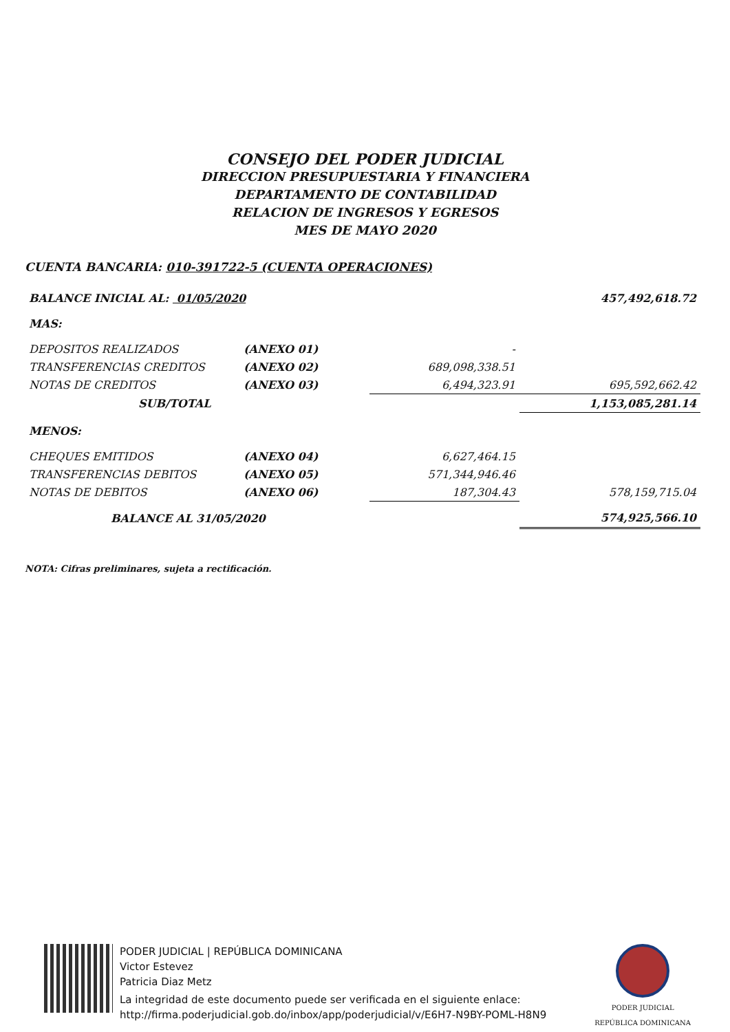CONSEJO DEL PODER JUDICIAL
DIRECCION PRESUPUESTARIA Y FINANCIERA
DEPARTAMENTO DE CONTABILIDAD
RELACION DE INGRESOS Y EGRESOS
MES DE MAYO 2020
CUENTA BANCARIA: 010-391722-5 (CUENTA OPERACIONES)
| BALANCE INICIAL AL: 01/05/2020 | | | 457,492,618.72 |
| MAS: | | | |
| DEPOSITOS REALIZADOS | (ANEXO 01) | - | |
| TRANSFERENCIAS CREDITOS | (ANEXO 02) | 689,098,338.51 | |
| NOTAS DE CREDITOS | (ANEXO 03) | 6,494,323.91 | 695,592,662.42 |
| SUB/TOTAL | | | 1,153,085,281.14 |
| MENOS: | | | |
| CHEQUES EMITIDOS | (ANEXO 04) | 6,627,464.15 | |
| TRANSFERENCIAS DEBITOS | (ANEXO 05) | 571,344,946.46 | |
| NOTAS DE DEBITOS | (ANEXO 06) | 187,304.43 | 578,159,715.04 |
| BALANCE AL 31/05/2020 | | | 574,925,566.10 |
NOTA: Cifras preliminares, sujeta a rectificación.
PODER JUDICIAL | REPÚBLICA DOMINICANA
Victor Estevez
Patricia Diaz Metz
La integridad de este documento puede ser verificada en el siguiente enlace:
http://firma.poderjudicial.gob.do/inbox/app/poderjudicial/v/E6H7-N9BY-POML-H8N9
PODER JUDICIAL
REPÚBLICA DOMINICANA